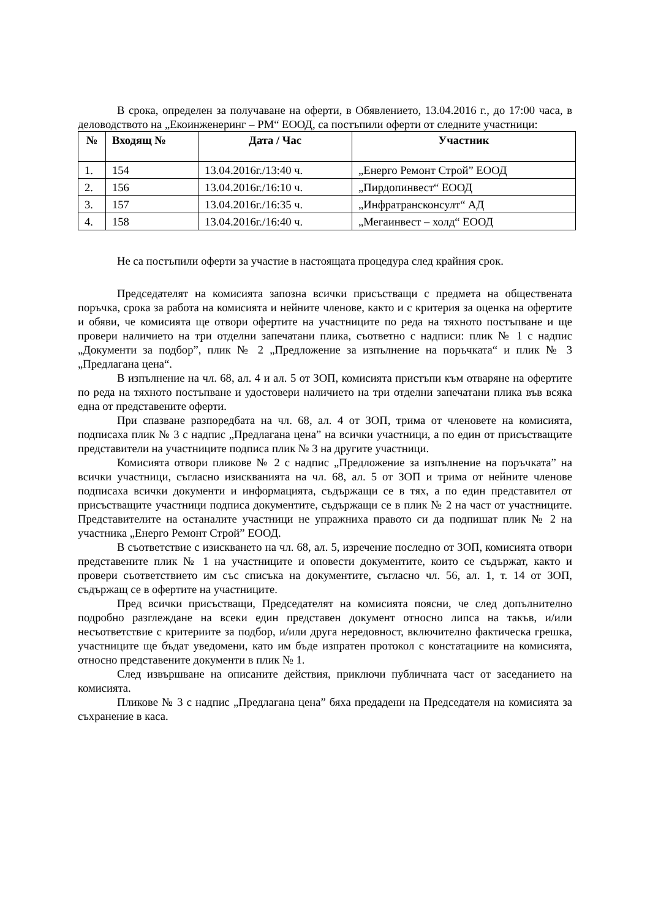В срока, определен за получаване на оферти, в Обявлението, 13.04.2016 г., до 17:00 часа, в деловодството на „Екоинженеринг – РМ“ ЕООД, са постъпили оферти от следните участници:
| № | Входящ № | Дата / Час | Участник |
| --- | --- | --- | --- |
| 1. | 154 | 13.04.2016г./13:40 ч. | „Енерго Ремонт Строй” ЕООД |
| 2. | 156 | 13.04.2016г./16:10 ч. | „Пирдопинвест“ ЕООД |
| 3. | 157 | 13.04.2016г./16:35 ч. | „Инфратрансконсулт“ АД |
| 4. | 158 | 13.04.2016г./16:40 ч. | „Мегаинвест – холд“ ЕООД |
Не са постъпили оферти за участие в настоящата процедура след крайния срок.
Председателят на комисията запозна всички присъстващи с предмета на обществената поръчка, срока за работа на комисията и нейните членове, както и с критерия за оценка на офертите и обяви, че комисията ще отвори офертите на участниците по реда на тяхното постъпване и ще провери наличието на три отделни запечатани плика, съответно с надписи: плик № 1 с надпис „Документи за подбор”, плик № 2 „Предложение за изпълнение на поръчката“ и плик № 3 „Предлагана цена“.
В изпълнение на чл. 68, ал. 4 и ал. 5 от ЗОП, комисията пристъпи към отваряне на офертите по реда на тяхното постъпване и удостовери наличието на три отделни запечатани плика във всяка една от представените оферти.
При спазване разпоредбата на чл. 68, ал. 4 от ЗОП, трима от членовете на комисията, подписаха плик № 3 с надпис „Предлагана цена” на всички участници, а по един от присъстващите представители на участниците подписа плик № 3 на другите участници.
Комисията отвори пликове № 2 с надпис „Предложение за изпълнение на поръчката” на всички участници, съгласно изискванията на чл. 68, ал. 5 от ЗОП и трима от нейните членове подписаха всички документи и информацията, съдържащи се в тях, а по един представител от присъстващите участници подписа документите, съдържащи се в плик № 2 на част от участниците. Представителите на останалите участници не упражниха правото си да подпишат плик № 2 на участника „Енерго Ремонт Строй” ЕООД.
В съответствие с изискването на чл. 68, ал. 5, изречение последно от ЗОП, комисията отвори представените плик № 1 на участниците и оповести документите, които се съдържат, както и провери съответствието им със списъка на документите, съгласно чл. 56, ал. 1, т. 14 от ЗОП, съдържащ се в офертите на участниците.
Пред всички присъстващи, Председателят на комисията поясни, че след допълнително подробно разглеждане на всеки един представен документ относно липса на такъв, и/или несъответствие с критериите за подбор, и/или друга нередовност, включително фактическа грешка, участниците ще бъдат уведомени, като им бъде изпратен протокол с констатациите на комисията, относно представените документи в плик № 1.
След извършване на описаните действия, приключи публичната част от заседанието на комисията.
Пликове № 3 с надпис „Предлагана цена” бяха предадени на Председателя на комисията за съхранение в каса.